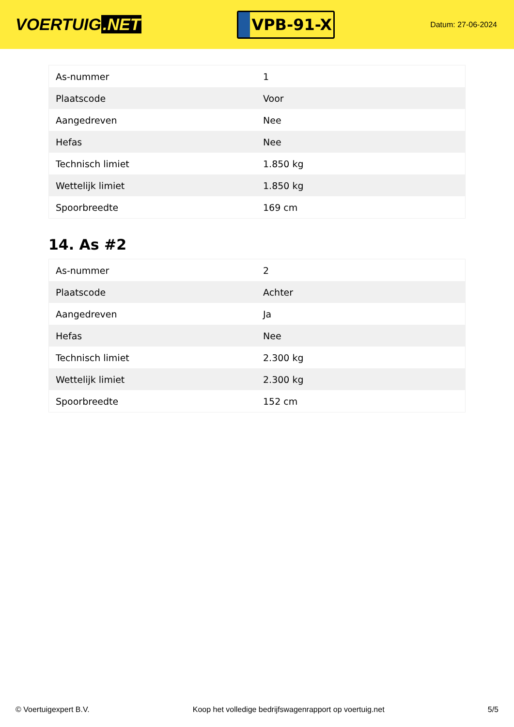VOERTUIG.NET
VPB-91-X
Datum: 27-06-2024
| As-nummer | 1 |
| Plaatscode | Voor |
| Aangedreven | Nee |
| Hefas | Nee |
| Technisch limiet | 1.850 kg |
| Wettelijk limiet | 1.850 kg |
| Spoorbreedte | 169 cm |
14. As #2
| As-nummer | 2 |
| Plaatscode | Achter |
| Aangedreven | Ja |
| Hefas | Nee |
| Technisch limiet | 2.300 kg |
| Wettelijk limiet | 2.300 kg |
| Spoorbreedte | 152 cm |
© Voertuigexpert B.V. Koop het volledige bedrijfswagenrapport op voertuig.net 5/5